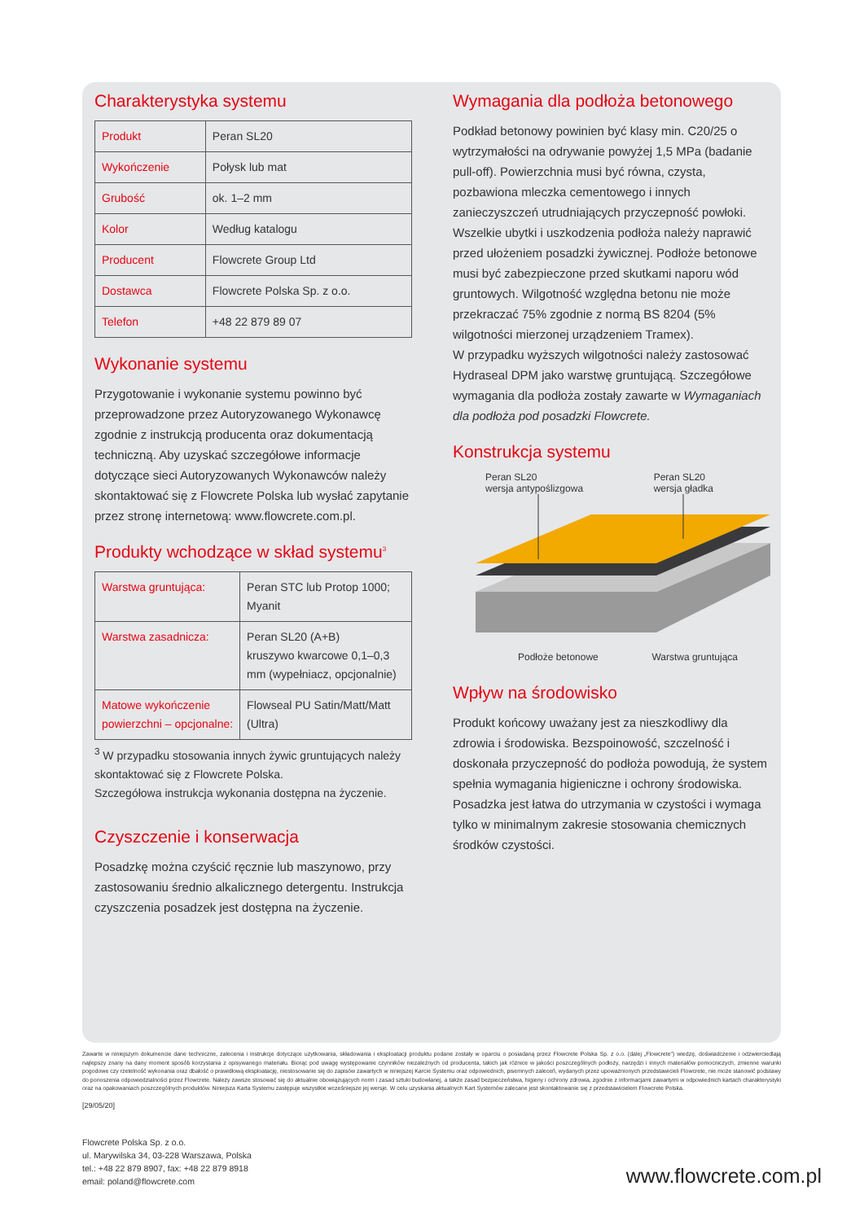Charakterystyka systemu
| Produkt | Peran SL20 |
| Wykończenie | Połysk lub mat |
| Grubość | ok. 1–2 mm |
| Kolor | Według katalogu |
| Producent | Flowcrete Group Ltd |
| Dostawca | Flowcrete Polska Sp. z o.o. |
| Telefon | +48 22 879 89 07 |
Wykonanie systemu
Przygotowanie i wykonanie systemu powinno być przeprowadzone przez Autoryzowanego Wykonawcę zgodnie z instrukcją producenta oraz dokumentacją techniczną. Aby uzyskać szczegółowe informacje dotyczące sieci Autoryzowanych Wykonawców należy skontaktować się z Flowcrete Polska lub wysłać zapytanie przez stronę internetową: www.flowcrete.com.pl.
Produkty wchodzące w skład systemu<sup>3</sup>
| Warstwa gruntująca: | Peran STC lub Protop 1000; Myanit |
| Warstwa zasadnicza: | Peran SL20 (A+B) kruszywo kwarcowe 0,1–0,3 mm (wypełniacz, opcjonalnie) |
| Matowe wykończenie powierzchni – opcjonalne: | Flowseal PU Satin/Matt/Matt (Ultra) |
<sup>3</sup> W przypadku stosowania innych żywic gruntujących należy skontaktować się z Flowcrete Polska.
Szczegółowa instrukcja wykonania dostępna na życzenie.
Czyszczenie i konserwacja
Posadzkę można czyścić ręcznie lub maszynowo, przy zastosowaniu średnio alkalicznego detergentu. Instrukcja czyszczenia posadzek jest dostępna na życzenie.
Wymagania dla podłoża betonowego
Podkład betonowy powinien być klasy min. C20/25 o wytrzymałości na odrywanie powyżej 1,5 MPa (badanie pull-off). Powierzchnia musi być równa, czysta, pozbawiona mleczka cementowego i innych zanieczyszczeń utrudniających przyczepność powłoki. Wszelkie ubytki i uszkodzenia podłoża należy naprawić przed ułożeniem posadzki żywicznej. Podłoże betonowe musi być zabezpieczone przed skutkami naporu wód gruntowych. Wilgotność względna betonu nie może przekraczać 75% zgodnie z normą BS 8204 (5% wilgotności mierzonej urządzeniem Tramex).
W przypadku wyższych wilgotności należy zastosować Hydraseal DPM jako warstwę gruntującą. Szczegółowe wymagania dla podłoża zostały zawarte w Wymaganiach dla podłoża pod posadzki Flowcrete.
Konstrukcja systemu
Peran SL20
wersja antypoślizgowa
Peran SL20
wersja gładka
Podłoże betonowe Warstwa gruntująca
Wpływ na środowisko
Produkt końcowy uważany jest za nieszkodliwy dla zdrowia i środowiska. Bezspoinowość, szczelność i doskonała przyczepność do podłoża powodują, że system spełnia wymagania higieniczne i ochrony środowiska. Posadzka jest łatwa do utrzymania w czystości i wymaga tylko w minimalnym zakresie stosowania chemicznych środków czystości.
Zawarte w niniejszym dokumencie dane techniczne, zalecenia i instrukcje dotyczące użytkowania, składowania i eksploatacji produktu podane zostały w oparciu o posiadaną przez Flowcrete Polska Sp. z o.o. (dalej „Flowcrete") wiedzę, doświadczenie i odzwierciedlają najlepszy znany na dany moment sposób korzystania z opisywanego materiału. Biorąc pod uwagę występowanie czynników niezależnych od producenta, takich jak różnice w jakości poszczególnych podłoży, narzędzi i innych materiałów pomocniczych, zmienne warunki pogodowe czy rzetelność wykonania oraz dbałość o prawidłową eksploatację, niestosowanie się do zapisów zawartych w niniejszej Karcie Systemu oraz odpowiednich, pisemnych zaleceń, wydanych przez upoważnionych przedstawicieli Flowcrete, nie może stanowić podstawy do ponoszenia odpowiedzialności przez Flowcrete. Należy zawsze stosować się do aktualnie obowiązujących norm i zasad sztuki budowlanej, a także zasad bezpieczeństwa, higieny i ochrony zdrowia, zgodnie z informacjami zawartymi w odpowiednich kartach charakterystyki oraz na opakowaniach poszczególnych produktów. Niniejsza Karta Systemu zastępuje wszystkie wcześniejsze jej wersje. W celu uzyskania aktualnych Kart Systemów zalecane jest skontaktowanie się z przedstawicielem Flowcrete Polska.
[29/05/20]
Flowcrete Polska Sp. z o.o.
ul. Marywilska 34, 03-228 Warszawa, Polska
tel.: +48 22 879 8907, fax: +48 22 879 8918
email: poland@flowcrete.com
www.flowcrete.com.pl